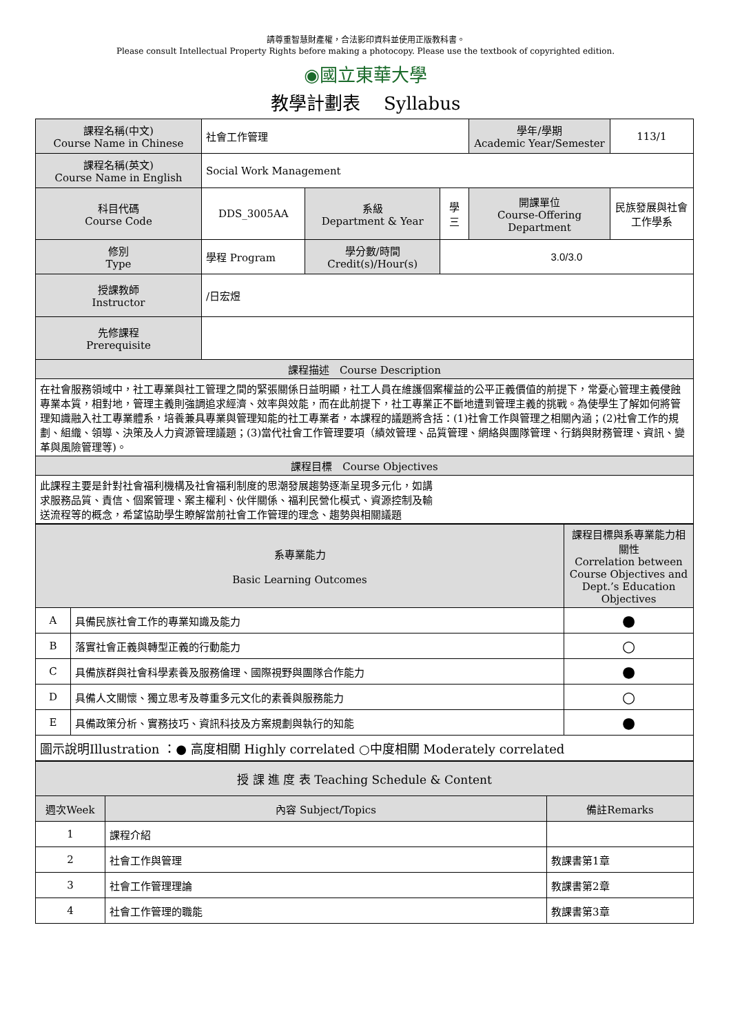請尊重智慧財產權，合法影印資料並使用正版教科書。
Please consult Intellectual Property Rights before making a photocopy. Please use the textbook of copyrighted edition.
◉國立東華大學
教學計劃表　 Syllabus
| 課程名稱(中文) Course Name in Chinese | 社會工作管理 | | | 學年/學期 Academic Year/Semester | 113/1 |
| 課程名稱(英文) Course Name in English | Social Work Management | | | | |
| 科目代碼 Course Code | DDS_3005AA | 系級 Department & Year | 學三 | 開課單位 Course-Offering Department | 民族發展與社會工作學系 |
| 修別 Type | 學程 Program | 學分數/時間 Credit(s)/Hour(s) | 3.0/3.0 | | |
| 授課教師 Instructor | /日宏煜 | | | | |
| 先修課程 Prerequisite | | | | | |
| 課程描述 Course Description | | | | | |
| 在社會服務領域中，社工專業與社工管理之間的緊張關係日益明顯，社工人員在維護個案權益的公平正義價值的前提下，常憂心管理主義侵蝕專業本質，相對地，管理主義則強調追求經濟、效率與效能，而在此前提下，社工專業正不斷地遭到管理主義的挑戰。為使學生了解如何將管理知識融入社工專業體系，培養兼具專業與管理知能的社工專業者，本課程的議題將含括：(1)社會工作與管理之相關內涵；(2)社會工作的規劃、組織、領導、決策及人力資源管理議題；(3)當代社會工作管理要項（績效管理、品質管理、網絡與團隊管理、行銷與財務管理、資訊、變革與風險管理等)。 | | | | | |
| 課程目標 Course Objectives | | | | | |
| 此課程主要是針對社會福利機構及社會福利制度的思潮發展趨勢逐漸呈現多元化，如講 求服務品質、責信、個案管理、案主權利、伙伴關係、福利民營化模式、資源控制及輸 送流程等的概念，希望協助學生瞭解當前社會工作管理的理念、趨勢與相關議題 | | | | | |
| 系專業能力 Basic Learning Outcomes | | 課程目標與系專業能力相關性 Correlation between Course Objectives and Dept.’s Education Objectives |
| A | 具備民族社會工作的專業知識及能力 | ● |
| B | 落實社會正義與轉型正義的行動能力 | ○ |
| C | 具備族群與社會科學素養及服務倫理、國際視野與團隊合作能力 | ● |
| D | 具備人文關懷、獨立思考及尊重多元文化的素養與服務能力 | ○ |
| E | 具備政策分析、實務技巧、資訊科技及方案規劃與執行的知能 | ● |
| 圖示說明Illustration ：● 高度相關 Highly correlated ○中度相關 Moderately correlated | | |
| 授 課 進 度 表 Teaching Schedule & Content | | |
| 週次Week | 內容 Subject/Topics | 備註Remarks |
| 1 | 課程介紹 | |
| 2 | 社會工作與管理 | 教課書第1章 |
| 3 | 社會工作管理理論 | 教課書第2章 |
| 4 | 社會工作管理的職能 | 教課書第3章 |